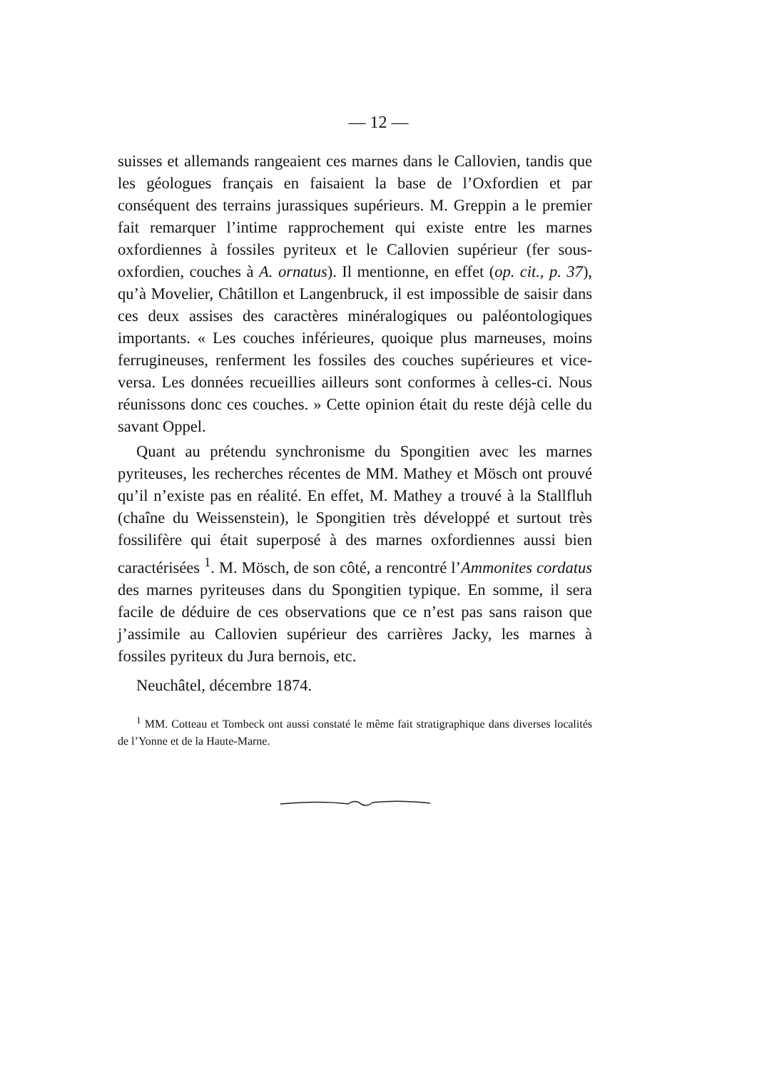— 12 —
suisses et allemands rangeaient ces marnes dans le Callovien, tandis que les géologues français en faisaient la base de l’Oxfordien et par conséquent des terrains jurassiques supérieurs. M. Greppin a le premier fait remarquer l’intime rapprochement qui existe entre les marnes oxfordiennes à fossiles pyriteux et le Callovien supérieur (fer sous-oxfordien, couches à A. ornatus). Il mentionne, en effet (op. cit., p. 37), qu’à Movelier, Châtillon et Langenbruck, il est impossible de saisir dans ces deux assises des caractères minéralogiques ou paléontologiques importants. « Les couches inférieures, quoique plus marneuses, moins ferrugineuses, renferment les fossiles des couches supérieures et vice-versa. Les données recueillies ailleurs sont conformes à celles-ci. Nous réunissons donc ces couches. » Cette opinion était du reste déjà celle du savant Oppel.
Quant au prétendu synchronisme du Spongitien avec les marnes pyriteuses, les recherches récentes de MM. Mathey et Mösch ont prouvé qu’il n’existe pas en réalité. En effet, M. Mathey a trouvé à la Stallfluh (chaîne du Weissenstein), le Spongitien très développé et surtout très fossilifère qui était superposé à des marnes oxfordiennes aussi bien caractérisées <sup>1</sup>. M. Mösch, de son côté, a rencontré l’Ammonites cordatus des marnes pyriteuses dans du Spongitien typique. En somme, il sera facile de déduire de ces observations que ce n’est pas sans raison que j’assimile au Callovien supérieur des carrières Jacky, les marnes à fossiles pyriteux du Jura bernois, etc.
Neuchâtel, décembre 1874.
<sup>1</sup> MM. Cotteau et Tombeck ont aussi constaté le même fait stratigraphique dans diverses localités de l’Yonne et de la Haute-Marne.